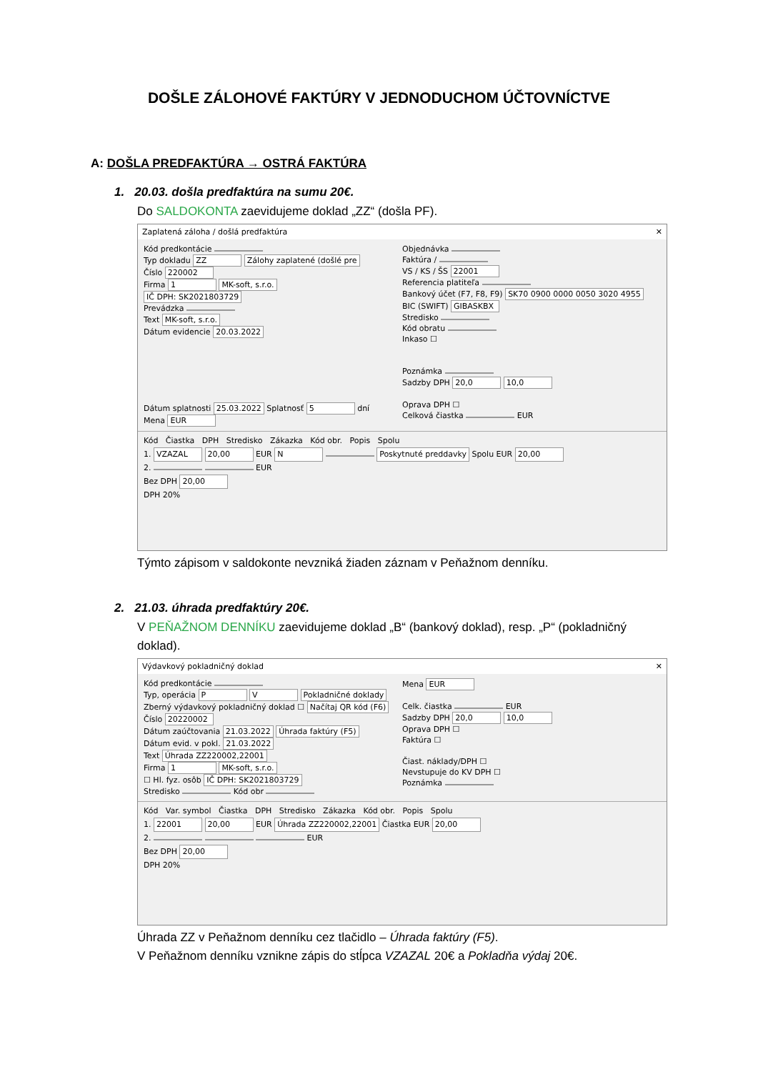DOŠLE ZÁLOHOVÉ FAKTÚRY V JEDNODUCHOM ÚČTOVNÍCTVE
A: DOŠLA PREDFAKTÚRA → OSTRÁ FAKTÚRA
1. 20.03. došla predfaktúra na sumu 20€.
Do SALDOKONTA zaevidujeme doklad „ZZ“ (došla PF).
Zaplatená záloha / došlá predfaktúra ✕
Kód predkontácie
Typ dokladu ZZ Zálohy zaplatené (došlé pre
Číslo 220002
Firma 1 MK-soft, s.r.o.
IČ DPH: SK2021803729
Prevádzka
Text MK-soft, s.r.o.
Dátum evidencie 20.03.2022
Dátum splatnosti 25.03.2022 Splatnosť 5 dní
Mena EUR
Objednávka
Faktúra /
VS / KS / ŠS 22001
Referencia platiteľa
Bankový účet (F7, F8, F9) SK70 0900 0000 0050 3020 4955
BIC (SWIFT) GIBASKBX
Stredisko
Kód obratu
Inkaso ☐
Poznámka
Sadzby DPH 20,0 10,0
Oprava DPH ☐
Celková čiastka EUR
Kód Čiastka DPH Stredisko Zákazka Kód obr. Popis Spolu
1. VZAZAL 20,00 EUR N Poskytnuté preddavky Spolu EUR 20,00
2. EUR
Bez DPH 20,00
DPH 20%
Týmto zápisom v saldokonte nevzniká žiaden záznam v Peňažnom denníku.
2. 21.03. úhrada predfaktúry 20€.
V PEŇAŽNOM DENNÍKU zaevidujeme doklad „B“ (bankový doklad), resp. „P“ (pokladničný doklad).
Výdavkový pokladničný doklad ✕
Kód predkontácie
Typ, operácia P V Pokladničné doklady
Zberný výdavkový pokladničný doklad ☐ Načítaj QR kód (F6)
Číslo 20220002
Dátum zaúčtovania 21.03.2022 Úhrada faktúry (F5)
Dátum evid. v pokl. 21.03.2022
Text Úhrada ZZ220002,22001
Firma 1 MK-soft, s.r.o.
☐ Hl. fyz. osôb IČ DPH: SK2021803729
Stredisko Kód obr
Mena EUR
Celk. čiastka EUR
Sadzby DPH 20,0 10,0
Oprava DPH ☐
Faktúra ☐
Čiast. náklady/DPH ☐
Nevstupuje do KV DPH ☐
Poznámka
Kód Var. symbol Čiastka DPH Stredisko Zákazka Kód obr. Popis Spolu
1. 22001 20,00 EUR Úhrada ZZ220002,22001 Čiastka EUR 20,00
2. EUR
Bez DPH 20,00
DPH 20%
Úhrada ZZ v Peňažnom denníku cez tlačidlo – Úhrada faktúry (F5).
V Peňažnom denníku vznikne zápis do stĺpca VZAZAL 20€ a Pokladňa výdaj 20€.